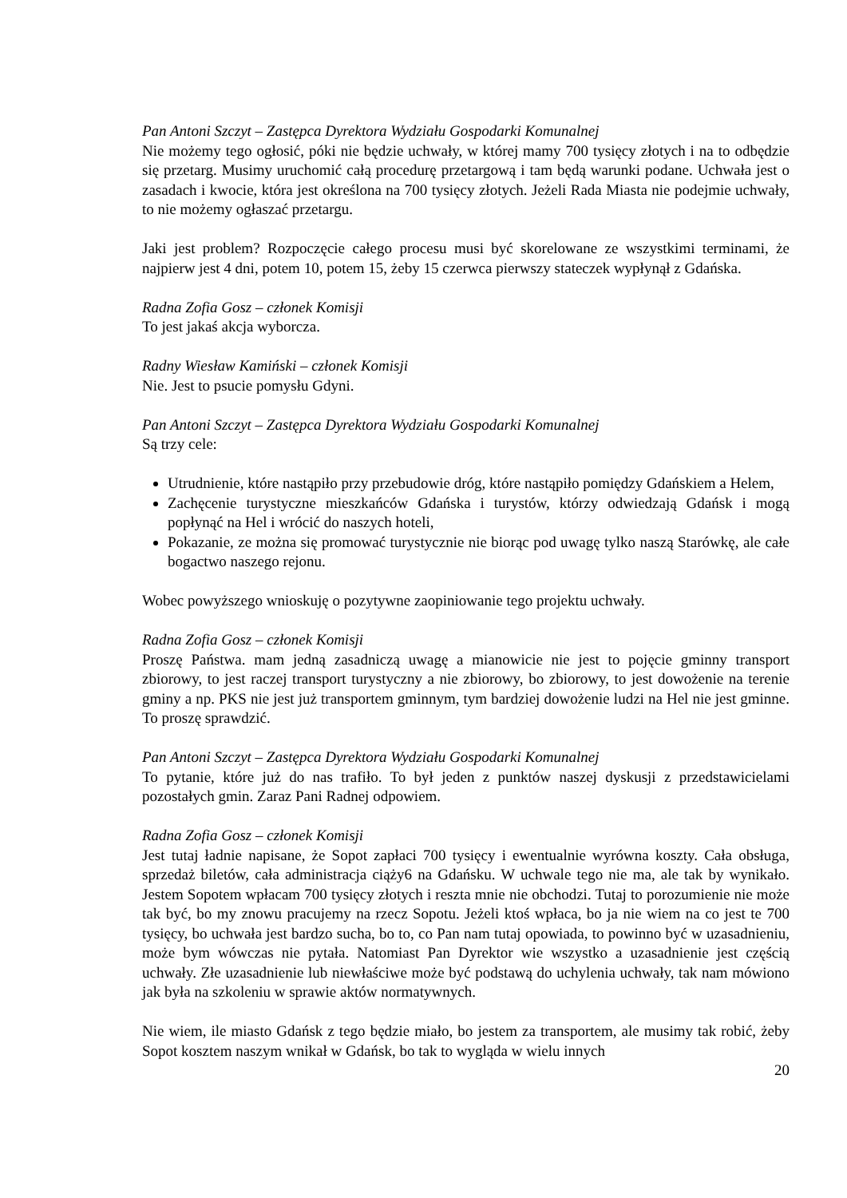Pan Antoni Szczyt – Zastępca Dyrektora Wydziału Gospodarki Komunalnej
Nie możemy tego ogłosić, póki nie będzie uchwały, w której mamy 700 tysięcy złotych i na to odbędzie się przetarg. Musimy uruchomić całą procedurę przetargową i tam będą warunki podane. Uchwała jest o zasadach i kwocie, która jest określona na 700 tysięcy złotych. Jeżeli Rada Miasta nie podejmie uchwały, to nie możemy ogłaszać przetargu.
Jaki jest problem? Rozpoczęcie całego procesu musi być skorelowane ze wszystkimi terminami, że najpierw jest 4 dni, potem 10, potem 15, żeby 15 czerwca pierwszy stateczek wypłynął z Gdańska.
Radna Zofia Gosz – członek Komisji
To jest jakaś akcja wyborcza.
Radny Wiesław Kamiński – członek Komisji
Nie. Jest to psucie pomysłu Gdyni.
Pan Antoni Szczyt – Zastępca Dyrektora Wydziału Gospodarki Komunalnej
Są trzy cele:
Utrudnienie, które nastąpiło przy przebudowie dróg, które nastąpiło pomiędzy Gdańskiem a Helem,
Zachęcenie turystyczne mieszkańców Gdańska i turystów, którzy odwiedzają Gdańsk i mogą popłynąć na Hel i wrócić do naszych hoteli,
Pokazanie, ze można się promować turystycznie nie biorąc pod uwagę tylko naszą Starówkę, ale całe bogactwo naszego rejonu.
Wobec powyższego wnioskuję o pozytywne zaopiniowanie tego projektu uchwały.
Radna Zofia Gosz – członek Komisji
Proszę Państwa. mam jedną zasadniczą uwagę a mianowicie nie jest to pojęcie gminny transport zbiorowy, to jest raczej transport turystyczny a nie zbiorowy, bo zbiorowy, to jest dowożenie na terenie gminy a np. PKS nie jest już transportem gminnym, tym bardziej dowożenie ludzi na Hel nie jest gminne. To proszę sprawdzić.
Pan Antoni Szczyt – Zastępca Dyrektora Wydziału Gospodarki Komunalnej
To pytanie, które już do nas trafiło. To był jeden z punktów naszej dyskusji z przedstawicielami pozostałych gmin. Zaraz Pani Radnej odpowiem.
Radna Zofia Gosz – członek Komisji
Jest tutaj ładnie napisane, że Sopot zapłaci 700 tysięcy i ewentualnie wyrówna koszty. Cała obsługa, sprzedaż biletów, cała administracja ciąży6 na Gdańsku. W uchwale tego nie ma, ale tak by wynikało. Jestem Sopotem wpłacam 700 tysięcy złotych i reszta mnie nie obchodzi. Tutaj to porozumienie nie może tak być, bo my znowu pracujemy na rzecz Sopotu. Jeżeli ktoś wpłaca, bo ja nie wiem na co jest te 700 tysięcy, bo uchwała jest bardzo sucha, bo to, co Pan nam tutaj opowiada, to powinno być w uzasadnieniu, może bym wówczas nie pytała. Natomiast Pan Dyrektor wie wszystko a uzasadnienie jest częścią uchwały. Złe uzasadnienie lub niewłaściwe może być podstawą do uchylenia uchwały, tak nam mówiono jak była na szkoleniu w sprawie aktów normatywnych.
Nie wiem, ile miasto Gdańsk z tego będzie miało, bo jestem za transportem, ale musimy tak robić, żeby Sopot kosztem naszym wnikał w Gdańsk, bo tak to wygląda w wielu innych
20